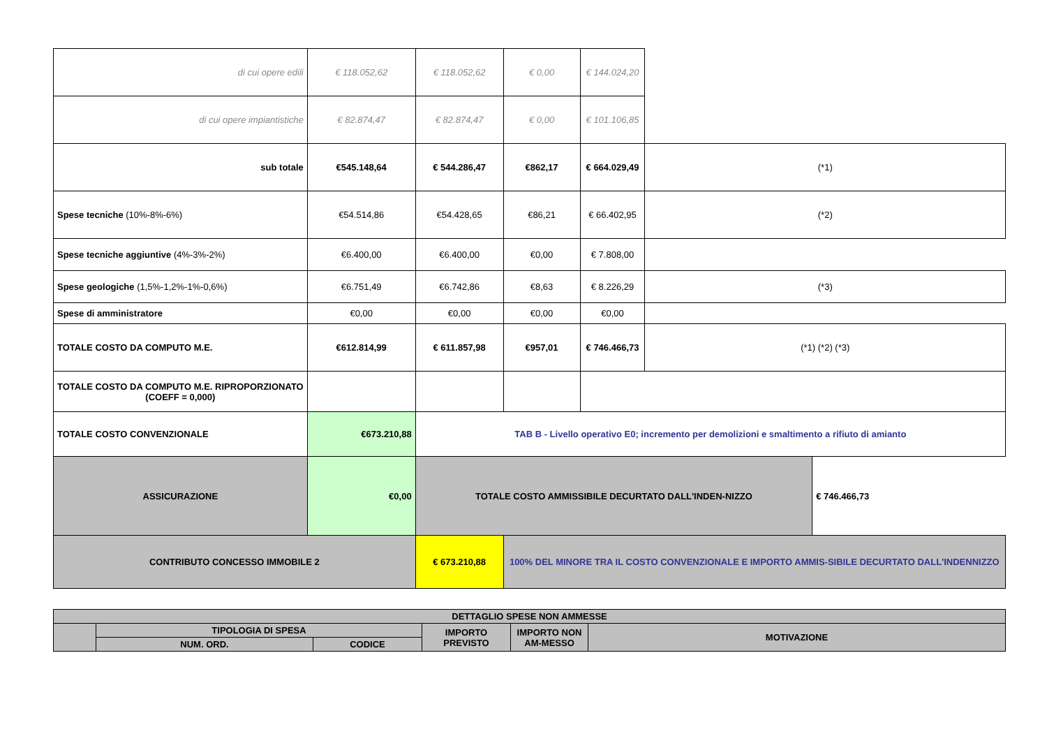| di cui opere edili | € 118.052,62 | € 118.052,62 | € 0,00 | € 144.024,20 | | |
| di cui opere impiantistiche | € 82.874,47 | € 82.874,47 | € 0,00 | € 101.106,85 | | |
| sub totale | €545.148,64 | € 544.286,47 | €862,17 | € 664.029,49 | (*1) | |
| Spese tecniche (10%-8%-6%) | €54.514,86 | €54.428,65 | €86,21 | € 66.402,95 | (*2) | |
| Spese tecniche aggiuntive (4%-3%-2%) | €6.400,00 | €6.400,00 | €0,00 | € 7.808,00 | | |
| Spese geologiche (1,5%-1,2%-1%-0,6%) | €6.751,49 | €6.742,86 | €8,63 | € 8.226,29 | (*3) | |
| Spese di amministratore | €0,00 | €0,00 | €0,00 | €0,00 | | |
| TOTALE COSTO DA COMPUTO M.E. | €612.814,99 | € 611.857,98 | €957,01 | € 746.466,73 | (*1) (*2) (*3) | |
| TOTALE COSTO DA COMPUTO M.E. RIPROPORZIONATO (COEFF = 0,000) | | | | | | |
| TOTALE COSTO CONVENZIONALE | €673.210,88 | TAB B - Livello operativo E0; incremento per demolizioni e smaltimento a rifiuto di amianto | | | | |
| ASSICURAZIONE | €0,00 | TOTALE COSTO AMMISSIBILE DECURTATO DALL'INDEN-NIZZO | | | | € 746.466,73 |
| CONTRIBUTO CONCESSO IMMOBILE 2 | | € 673.210,88 | 100% DEL MINORE TRA IL COSTO CONVENZIONALE E IMPORTO AMMIS-SIBILE DECURTATO DALL'INDENNIZZO | | | |
| DETTAGLIO SPESE NON AMMESSE | | | | | |
| | TIPOLOGIA DI SPESA | | IMPORTO PREVISTO | IMPORTO NON AM-MESSO | MOTIVAZIONE |
| | NUM. ORD. | CODICE | | | |